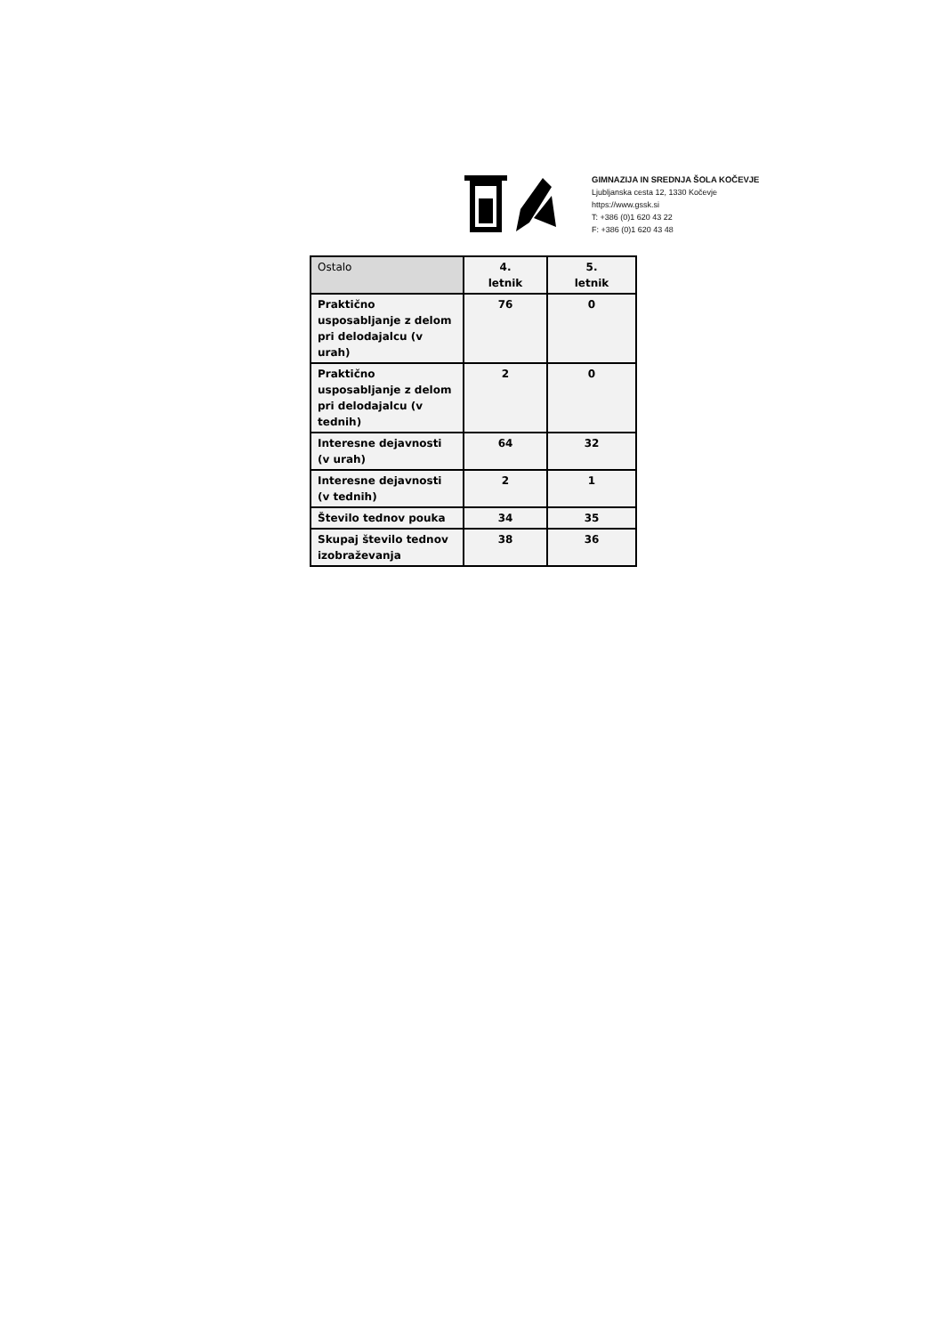GIMNAZIJA IN SREDNJA ŠOLA KOČEVJE
Ljubljanska cesta 12, 1330 Kočevje
https://www.gssk.si
T: +386 (0)1 620 43 22
F: +386 (0)1 620 43 48
| Ostalo | 4. letnik | 5. letnik |
| --- | --- | --- |
| Praktično usposabljanje z delom pri delodajalcu (v urah) | 76 | 0 |
| Praktično usposabljanje z delom pri delodajalcu (v tednih) | 2 | 0 |
| Interesne dejavnosti (v urah) | 64 | 32 |
| Interesne dejavnosti (v tednih) | 2 | 1 |
| Število tednov pouka | 34 | 35 |
| Skupaj število tednov izobraževanja | 38 | 36 |